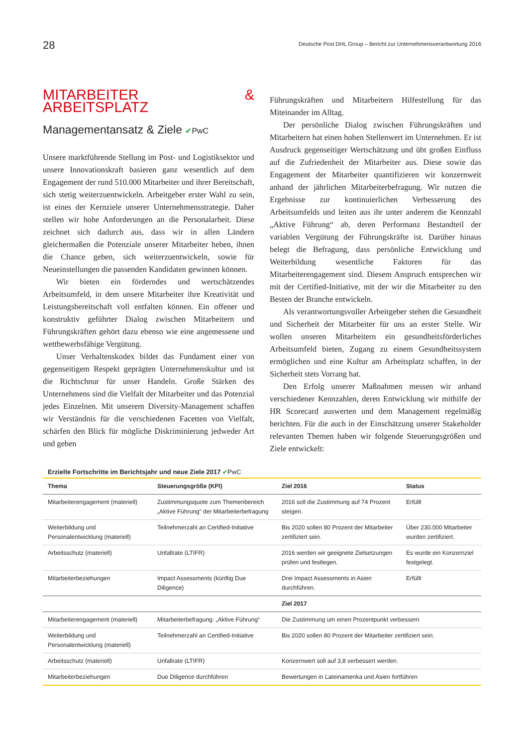28 Deutsche Post DHL Group – Bericht zur Unternehmensverantwortung 2016
MITARBEITER & ARBEITSPLATZ
Managementansatz & Ziele ✔PwC
Unsere marktführende Stellung im Post- und Logistiksektor und unsere Innovationskraft basieren ganz wesentlich auf dem Engagement der rund 510.000 Mitarbeiter und ihrer Bereitschaft, sich stetig weiterzuentwickeln. Arbeitgeber erster Wahl zu sein, ist eines der Kernziele unserer Unternehmensstrategie. Daher stellen wir hohe Anforderungen an die Personalarbeit. Diese zeichnet sich dadurch aus, dass wir in allen Ländern gleichermaßen die Potenziale unserer Mitarbeiter heben, ihnen die Chance geben, sich weiterzuentwickeln, sowie für Neueinstellungen die passenden Kandidaten gewinnen können.
Wir bieten ein förderndes und wertschätzendes Arbeitsumfeld, in dem unsere Mitarbeiter ihre Kreativität und Leistungsbereitschaft voll entfalten können. Ein offener und konstruktiv geführter Dialog zwischen Mitarbeitern und Führungskräften gehört dazu ebenso wie eine angemessene und wettbewerbsfähige Vergütung.
Unser Verhaltenskodex bildet das Fundament einer von gegenseitigem Respekt geprägten Unternehmenskultur und ist die Richtschnur für unser Handeln. Große Stärken des Unternehmens sind die Vielfalt der Mitarbeiter und das Potenzial jedes Einzelnen. Mit unserem Diversity-Management schaffen wir Verständnis für die verschiedenen Facetten von Vielfalt, schärfen den Blick für mögliche Diskriminierung jedweder Art und geben
Führungskräften und Mitarbeitern Hilfestellung für das Miteinander im Alltag.
Der persönliche Dialog zwischen Führungskräften und Mitarbeitern hat einen hohen Stellenwert im Unternehmen. Er ist Ausdruck gegenseitiger Wertschätzung und übt großen Einfluss auf die Zufriedenheit der Mitarbeiter aus. Diese sowie das Engagement der Mitarbeiter quantifizieren wir konzernweit anhand der jährlichen Mitarbeiterbefragung. Wir nutzen die Ergebnisse zur kontinuierlichen Verbesserung des Arbeitsumfelds und leiten aus ihr unter anderem die Kennzahl „Aktive Führung“ ab, deren Performanz Bestandteil der variablen Vergütung der Führungskräfte ist. Darüber hinaus belegt die Befragung, dass persönliche Entwicklung und Weiterbildung wesentliche Faktoren für das Mitarbeiterengagement sind. Diesem Anspruch entsprechen wir mit der Certified-Initiative, mit der wir die Mitarbeiter zu den Besten der Branche entwickeln.
Als verantwortungsvoller Arbeitgeber stehen die Gesundheit und Sicherheit der Mitarbeiter für uns an erster Stelle. Wir wollen unseren Mitarbeitern ein gesundheitsförderliches Arbeitsumfeld bieten, Zugang zu einem Gesundheitssystem ermöglichen und eine Kultur am Arbeitsplatz schaffen, in der Sicherheit stets Vorrang hat.
Den Erfolg unserer Maßnahmen messen wir anhand verschiedener Kennzahlen, deren Entwicklung wir mithilfe der HR Scorecard auswerten und dem Management regelmäßig berichten. Für die auch in der Einschätzung unserer Stakeholder relevanten Themen haben wir folgende Steuerungsgrößen und Ziele entwickelt:
Erzielte Fortschritte im Berichtsjahr und neue Ziele 2017 ✔PwC
| Thema | Steuerungsgröße (KPI) | Ziel 2016 | Status |
| --- | --- | --- | --- |
| Mitarbeiterengagement (materiell) | Zustimmungsquote zum Themenbereich „Aktive Führung“ der Mitarbeiterbefragung | 2016 soll die Zustimmung auf 74 Prozent steigen. | Erfüllt |
| Weiterbildung und Personalentwicklung (materiell) | Teilnehmerzahl an Certified-Initiative | Bis 2020 sollen 80 Prozent der Mitarbeiter zertifiziert sein. | Über 230.000 Mitarbeiter wurden zertifiziert. |
| Arbeitsschutz (materiell) | Unfallrate (LTIFR) | 2016 werden wir geeignete Zielsetzungen prüfen und festlegen. | Es wurde ein Konzernziel festgelegt. |
| Mitarbeiterbeziehungen | Impact Assessments (künftig Due Diligence) | Drei Impact Assessments in Asien durchführen. | Erfüllt |
| | | Ziel 2017 | |
| Mitarbeiterengagement (materiell) | Mitarbeiterbefragung: „Aktive Führung“ | Die Zustimmung um einen Prozentpunkt verbessern | |
| Weiterbildung und Personalentwicklung (materiell) | Teilnehmerzahl an Certified-Initiative | Bis 2020 sollen 80 Prozent der Mitarbeiter zertifiziert sein. | |
| Arbeitsschutz (materiell) | Unfallrate (LTIFR) | Konzernwert soll auf 3,8 verbessert werden. | |
| Mitarbeiterbeziehungen | Due Diligence durchführen | Bewertungen in Lateinamerika und Asien fortführen | |